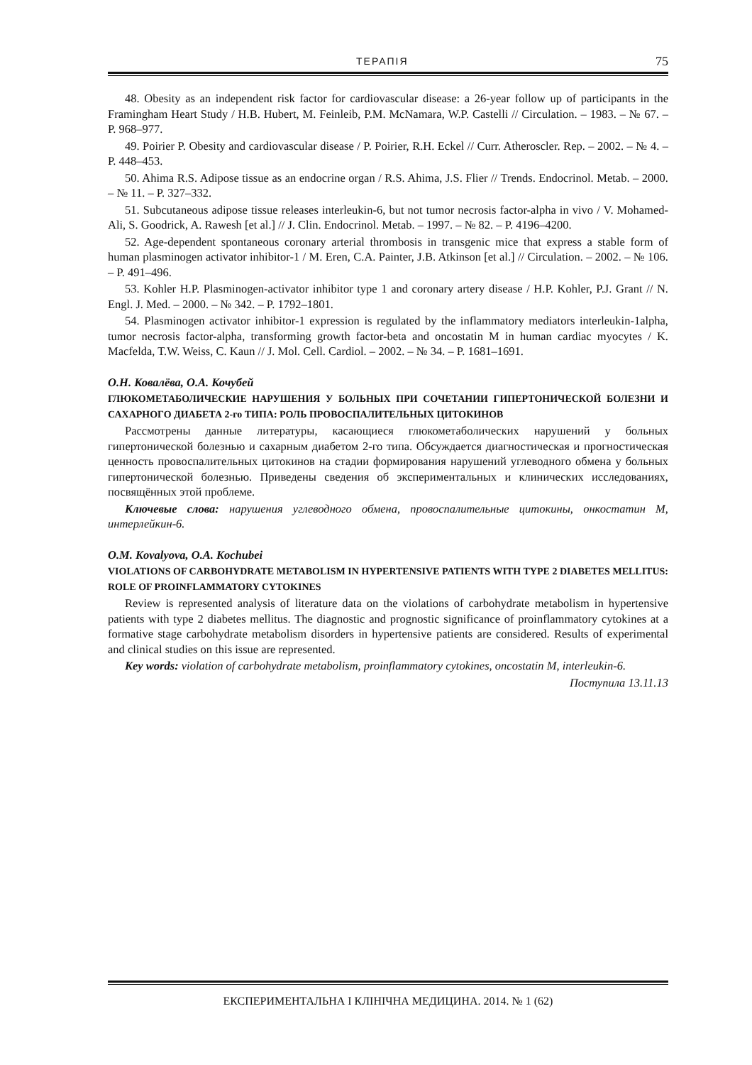ТЕРАПІЯ 75
48. Obesity as an independent risk factor for cardiovascular disease: a 26-year follow up of participants in the Framingham Heart Study / H.B. Hubert, M. Feinleib, P.M. McNamara, W.P. Castelli // Circulation. – 1983. – № 67. – P. 968–977.
49. Poirier P. Obesity and cardiovascular disease / P. Poirier, R.H. Eckel // Curr. Atheroscler. Rep. – 2002. – № 4. – P. 448–453.
50. Ahima R.S. Adipose tissue as an endocrine organ / R.S. Ahima, J.S. Flier // Trends. Endocrinol. Metab. – 2000. – № 11. – P. 327–332.
51. Subcutaneous adipose tissue releases interleukin-6, but not tumor necrosis factor-alpha in vivo / V. Mohamed-Ali, S. Goodrick, A. Rawesh [et al.] // J. Clin. Endocrinol. Metab. – 1997. – № 82. – P. 4196–4200.
52. Age-dependent spontaneous coronary arterial thrombosis in transgenic mice that express a stable form of human plasminogen activator inhibitor-1 / M. Eren, C.A. Painter, J.B. Atkinson [et al.] // Circulation. – 2002. – № 106. – P. 491–496.
53. Kohler H.P. Plasminogen-activator inhibitor type 1 and coronary artery disease / H.P. Kohler, P.J. Grant // N. Engl. J. Med. – 2000. – № 342. – P. 1792–1801.
54. Plasminogen activator inhibitor-1 expression is regulated by the inflammatory mediators interleukin-1alpha, tumor necrosis factor-alpha, transforming growth factor-beta and oncostatin M in human cardiac myocytes / K. Macfelda, T.W. Weiss, C. Kaun // J. Mol. Cell. Cardiol. – 2002. – № 34. – P. 1681–1691.
О.Н. Ковалёва, О.А. Кочубей
ГЛЮКОМЕТАБОЛИЧЕСКИЕ НАРУШЕНИЯ У БОЛЬНЫХ ПРИ СОЧЕТАНИИ ГИПЕРТОНИЧЕСКОЙ БОЛЕЗНИ И САХАРНОГО ДИАБЕТА 2-го ТИПА: РОЛЬ ПРОВОСПАЛИТЕЛЬНЫХ ЦИТОКИНОВ
Рассмотрены данные литературы, касающиеся глюкометаболических нарушений у больных гипертонической болезнью и сахарным диабетом 2-го типа. Обсуждается диагностическая и прогностическая ценность провоспалительных цитокинов на стадии формирования нарушений углеводного обмена у больных гипертонической болезнью. Приведены сведения об экспериментальных и клинических исследованиях, посвящённых этой проблеме.
Ключевые слова: нарушения углеводного обмена, провоспалительные цитокины, онкостатин М, интерлейкин-6.
O.M. Kovalyova, O.A. Kochubei
VIOLATIONS OF CARBOHYDRATE METABOLISM IN HYPERTENSIVE PATIENTS WITH TYPE 2 DIABETES MELLITUS: ROLE OF PROINFLAMMATORY CYTOKINES
Review is represented analysis of literature data on the violations of carbohydrate metabolism in hypertensive patients with type 2 diabetes mellitus. The diagnostic and prognostic significance of proinflammatory cytokines at a formative stage carbohydrate metabolism disorders in hypertensive patients are considered. Results of experimental and clinical studies on this issue are represented.
Key words: violation of carbohydrate metabolism, proinflammatory cytokines, oncostatin M, interleukin-6.
Поступила 13.11.13
ЕКСПЕРИМЕНТАЛЬНА І КЛІНІЧНА МЕДИЦИНА. 2014. № 1 (62)